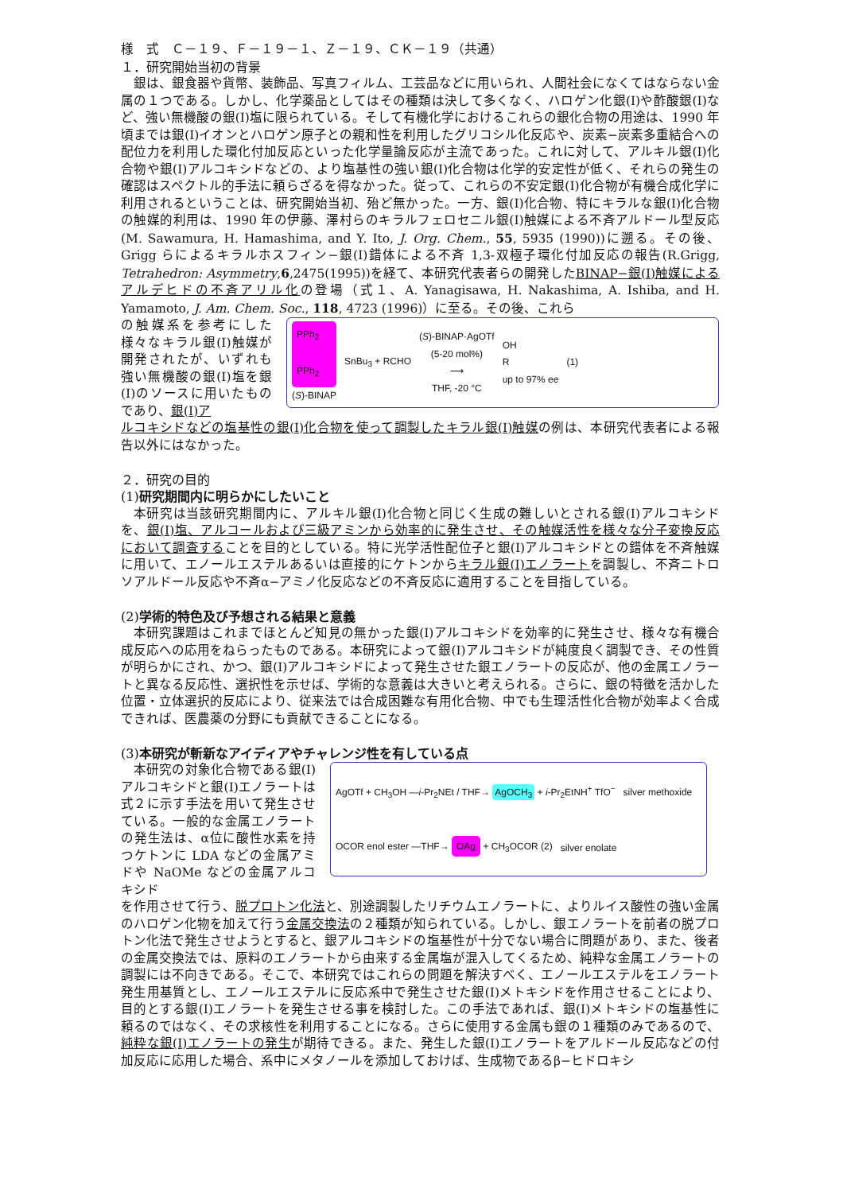様　式　Ｃ－１９、Ｆ－１９－１、Ｚ－１９、ＣＫ－１９（共通）
１．研究開始当初の背景
銀は、銀食器や貨幣、装飾品、写真フィルム、工芸品などに用いられ、人間社会になくてはならない金属の１つである。しかし、化学薬品としてはその種類は決して多くなく、ハロゲン化銀(I)や酢酸銀(I)など、強い無機酸の銀(I)塩に限られている。そして有機化学におけるこれらの銀化合物の用途は、1990 年頃までは銀(I)イオンとハロゲン原子との親和性を利用したグリコシル化反応や、炭素−炭素多重結合への配位力を利用した環化付加反応といった化学量論反応が主流であった。これに対して、アルキル銀(I)化合物や銀(I)アルコキシドなどの、より塩基性の強い銀(I)化合物は化学的安定性が低く、それらの発生の確認はスペクトル的手法に頼らざるを得なかった。従って、これらの不安定銀(I)化合物が有機合成化学に利用されるということは、研究開始当初、殆ど無かった。一方、銀(I)化合物、特にキラルな銀(I)化合物の触媒的利用は、1990 年の伊藤、澤村らのキラルフェロセニル銀(I)触媒による不斉アルドール型反応(M. Sawamura, H. Hamashima, and Y. Ito, J. Org. Chem., 55, 5935 (1990))に遡る。その後、Grigg らによるキラルホスフィン−銀(I)錯体による不斉 1,3-双極子環化付加反応の報告(R.Grigg, Tetrahedron: Asymmetry,6,2475(1995))を経て、本研究代表者らの開発したBINAP−銀(I)触媒によるアルデヒドの不斉アリル化の登場（式１、A. Yanagisawa, H. Nakashima, A. Ishiba, and H. Yamamoto, J. Am. Chem. Soc., 118, 4723 (1996)）に至る。その後、これら
の触媒系を参考にした様々なキラル銀(I)触媒が開発されたが、いずれも強い無機酸の銀(I)塩を銀(I)のソースに用いたものであり、銀(I)ア
PPh<sub>2</sub>
PPh<sub>2</sub>
(S)-BINAP
SnBu<sub>3</sub> + RCHO (S)-BINAP·AgOTf
(5-20 mol%)
⟶
THF, -20 °C OH
R
up to 97% ee (1)
ルコキシドなどの塩基性の銀(I)化合物を使って調製したキラル銀(I)触媒の例は、本研究代表者による報告以外にはなかった。
２．研究の目的
(1)研究期間内に明らかにしたいこと
本研究は当該研究期間内に、アルキル銀(I)化合物と同じく生成の難しいとされる銀(I)アルコキシドを、銀(I)塩、アルコールおよび三級アミンから効率的に発生させ、その触媒活性を様々な分子変換反応において調査することを目的としている。特に光学活性配位子と銀(I)アルコキシドとの錯体を不斉触媒に用いて、エノールエステルあるいは直接的にケトンからキラル銀(I)エノラートを調製し、不斉ニトロソアルドール反応や不斉α−アミノ化反応などの不斉反応に適用することを目指している。
(2)学術的特色及び予想される結果と意義
本研究課題はこれまでほとんど知見の無かった銀(I)アルコキシドを効率的に発生させ、様々な有機合成反応への応用をねらったものである。本研究によって銀(I)アルコキシドが純度良く調製でき、その性質が明らかにされ、かつ、銀(I)アルコキシドによって発生させた銀エノラートの反応が、他の金属エノラートと異なる反応性、選択性を示せば、学術的な意義は大きいと考えられる。さらに、銀の特徴を活かした位置・立体選択的反応により、従来法では合成困難な有用化合物、中でも生理活性化合物が効率よく合成できれば、医農薬の分野にも貢献できることになる。
(3)本研究が斬新なアイディアやチャレンジ性を有している点
本研究の対象化合物である銀(I)アルコキシドと銀(I)エノラートは式２に示す手法を用いて発生させている。一般的な金属エノラートの発生法は、α位に酸性水素を持つケトンに LDA などの金属アミドや NaOMe などの金属アルコキシド
AgOTf + CH<sub>3</sub>OH —i-Pr<sub>2</sub>NEt / THF→ AgOCH<sub>3</sub> + i-Pr<sub>2</sub>EtNH<sup>+</sup> TfO<sup>−</sup> silver methoxide OCOR enol ester —THF→ OAg + CH<sub>3</sub>OCOR (2) silver enolate
を作用させて行う、脱プロトン化法と、別途調製したリチウムエノラートに、よりルイス酸性の強い金属のハロゲン化物を加えて行う金属交換法の２種類が知られている。しかし、銀エノラートを前者の脱プロトン化法で発生させようとすると、銀アルコキシドの塩基性が十分でない場合に問題があり、また、後者の金属交換法では、原料のエノラートから由来する金属塩が混入してくるため、純粋な金属エノラートの調製には不向きである。そこで、本研究ではこれらの問題を解決すべく、エノールエステルをエノラート発生用基質とし、エノールエステルに反応系中で発生させた銀(I)メトキシドを作用させることにより、目的とする銀(I)エノラートを発生させる事を検討した。この手法であれば、銀(I)メトキシドの塩基性に頼るのではなく、その求核性を利用することになる。さらに使用する金属も銀の１種類のみであるので、純粋な銀(I)エノラートの発生が期待できる。また、発生した銀(I)エノラートをアルドール反応などの付加反応に応用した場合、系中にメタノールを添加しておけば、生成物であるβ−ヒドロキシ